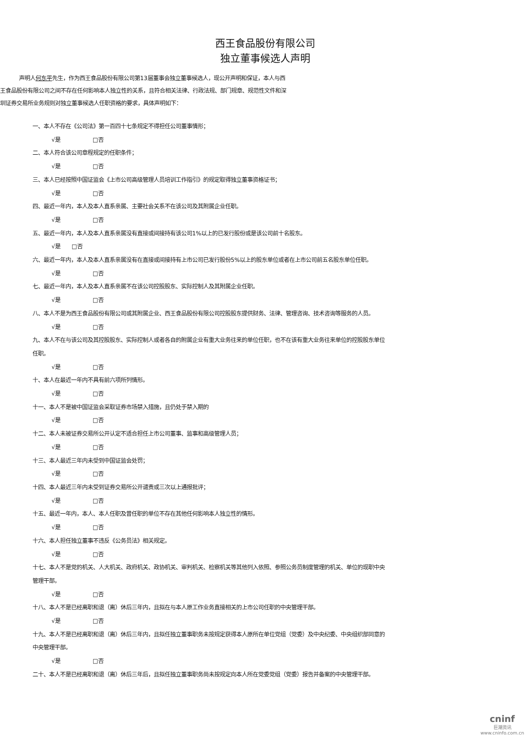西王食品股份有限公司
独立董事候选人声明
声明人何东平先生，作为西王食品股份有限公司第13届董事会独立董事候选人，现公开声明和保证，本人与西
王食品股份有限公司之间不存在任何影响本人独立性的关系，且符合相关法律、行政法规、部门规章、规范性文件和深
圳证券交易所业务规则对独立董事候选人任职资格的要求，具体声明如下：
一、本人不存在《公司法》第一百四十七条规定不得担任公司董事情形；
√是 □否
二、本人符合该公司章程规定的任职条件；
√是 □否
三、本人已经按照中国证监会《上市公司高级管理人员培训工作指引》的规定取得独立董事资格证书；
√是 □否
四、最近一年内，本人及本人直系亲属、主要社会关系不在该公司及其附属企业任职。
√是 □否
五、最近一年内，本人及本人直系亲属没有直接或间接持有该公司1%以上的已发行股份或是该公司前十名股东。
√是 □否
六、最近一年内，本人及本人直系亲属没有在直接或间接持有上市公司已发行股份5%以上的股东单位或者在上市公司前五名股东单位任职。
√是 □否
七、最近一年内，本人及本人直系亲属不在该公司控股股东、实际控制人及其附属企业任职。
√是 □否
八、本人不是为西王食品股份有限公司或其附属企业、西王食品股份有限公司控股股东提供财务、法律、管理咨询、技术咨询等服务的人员。
√是 □否
九、本人不在与该公司及其控股股东、实际控制人或者各自的附属企业有重大业务往来的单位任职，也不在该有重大业务往来单位的控股股东单位任职。
√是 □否
十、本人在最近一年内不具有前六项所列情形。
√是 □否
十一、本人不是被中国证监会采取证券市场禁入措施，且仍处于禁入期的
√是 □否
十二、本人未被证券交易所公开认定不适合担任上市公司董事、监事和高级管理人员；
√是 □否
十三、本人最近三年内未受到中国证监会处罚；
√是 □否
十四、本人最近三年内未受到证券交易所公开谴责或三次以上通报批评；
√是 □否
十五、最近一年内，本人、本人任职及曾任职的单位不存在其他任何影响本人独立性的情形。
√是 □否
十六、本人担任独立董事不违反《公务员法》相关规定。
√是 □否
十七、本人不是党的机关、人大机关、政府机关、政协机关、审判机关、检察机关等其他列入依照、参照公务员制度管理的机关、单位的现职中央管理干部。
√是 □否
十八、本人不是已经离职和退（离）休后三年内，且拟在与本人原工作业务直接相关的上市公司任职的中央管理干部。
√是 □否
十九、本人不是已经离职和退（离）休后三年内，且拟任独立董事职务未按规定获得本人原所在单位党组（党委）及中央纪委、中央组织部同意的中央管理干部。
√是 □否
二十、本人不是已经离职和退（离）休后三年后，且拟任独立董事职务尚未按规定向本人所在党委党组（党委）报告并备案的中央管理干部。
cninf
巨潮资讯
www.cninfo.com.cn